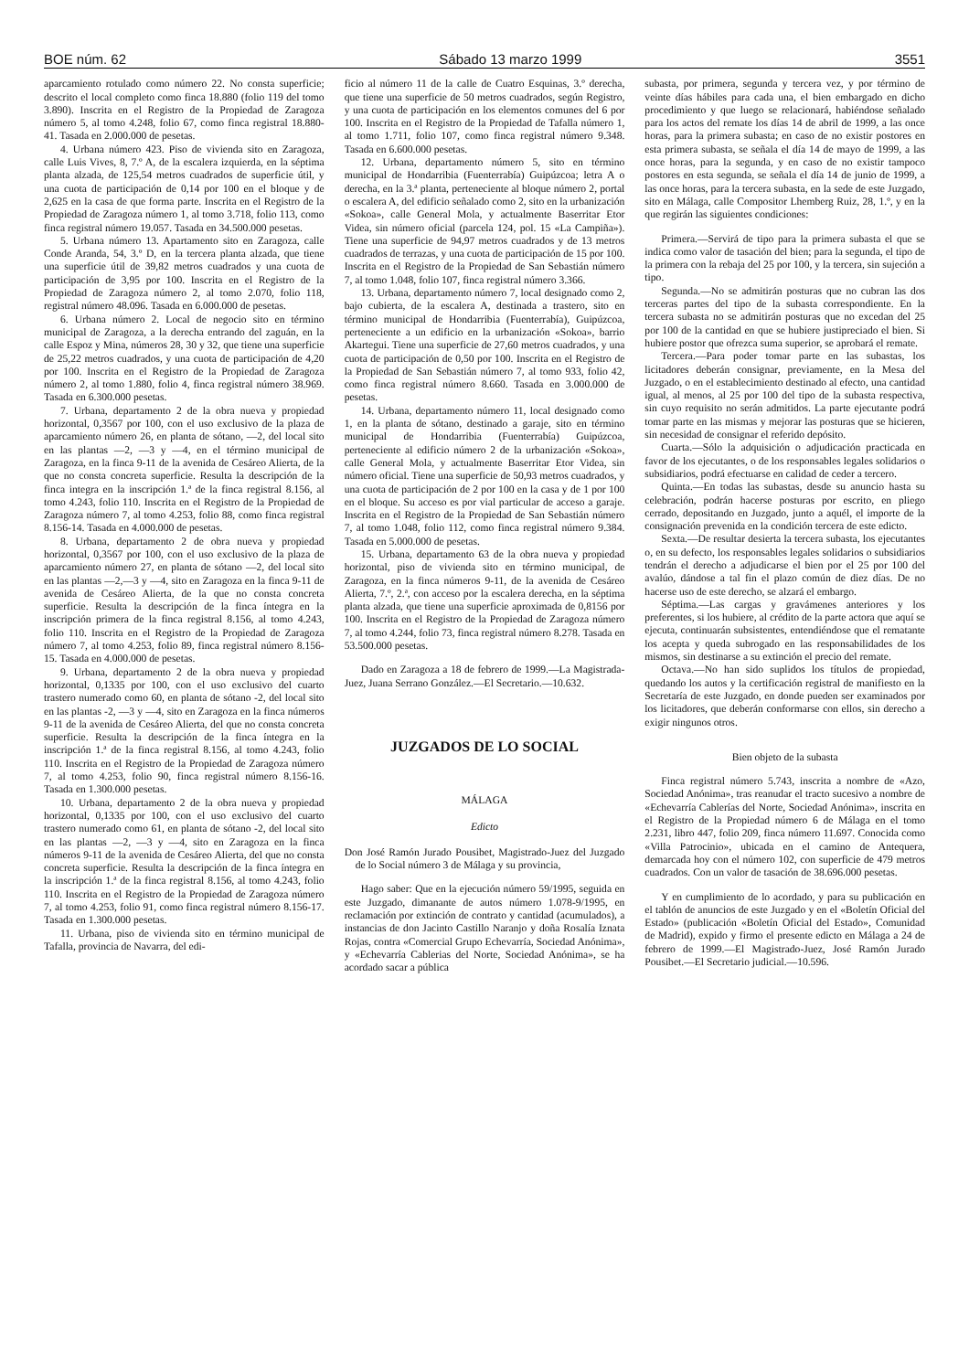BOE núm. 62 Sábado 13 marzo 1999 3551
aparcamiento rotulado como número 22. No consta superficie; descrito el local completo como finca 18.880 (folio 119 del tomo 3.890). Inscrita en el Registro de la Propiedad de Zaragoza número 5, al tomo 4.248, folio 67, como finca registral 18.880-41. Tasada en 2.000.000 de pesetas.
4. Urbana número 423. Piso de vivienda sito en Zaragoza, calle Luis Vives, 8, 7.º A, de la escalera izquierda, en la séptima planta alzada, de 125,54 metros cuadrados de superficie útil, y una cuota de participación de 0,14 por 100 en el bloque y de 2,625 en la casa de que forma parte. Inscrita en el Registro de la Propiedad de Zaragoza número 1, al tomo 3.718, folio 113, como finca registral número 19.057. Tasada en 34.500.000 pesetas.
5. Urbana número 13. Apartamento sito en Zaragoza, calle Conde Aranda, 54, 3.º D, en la tercera planta alzada, que tiene una superficie útil de 39,82 metros cuadrados y una cuota de participación de 3,95 por 100. Inscrita en el Registro de la Propiedad de Zaragoza número 2, al tomo 2.070, folio 118, registral número 48.096. Tasada en 6.000.000 de pesetas.
6. Urbana número 2. Local de negocio sito en término municipal de Zaragoza, a la derecha entrando del zaguán, en la calle Espoz y Mina, números 28, 30 y 32, que tiene una superficie de 25,22 metros cuadrados, y una cuota de participación de 4,20 por 100. Inscrita en el Registro de la Propiedad de Zaragoza número 2, al tomo 1.880, folio 4, finca registral número 38.969. Tasada en 6.300.000 pesetas.
7. Urbana, departamento 2 de la obra nueva y propiedad horizontal, 0,3567 por 100, con el uso exclusivo de la plaza de aparcamiento número 26, en planta de sótano, —2, del local sito en las plantas —2, —3 y —4, en el término municipal de Zaragoza, en la finca 9-11 de la avenida de Cesáreo Alierta, de la que no consta concreta superficie. Resulta la descripción de la finca integra en la inscripción 1.ª de la finca registral 8.156, al tomo 4.243, folio 110. Inscrita en el Registro de la Propiedad de Zaragoza número 7, al tomo 4.253, folio 88, como finca registral 8.156-14. Tasada en 4.000.000 de pesetas.
8. Urbana, departamento 2 de obra nueva y propiedad horizontal, 0,3567 por 100, con el uso exclusivo de la plaza de aparcamiento número 27, en planta de sótano —2, del local sito en las plantas —2,—3 y —4, sito en Zaragoza en la finca 9-11 de avenida de Cesáreo Alierta, de la que no consta concreta superficie. Resulta la descripción de la finca íntegra en la inscripción primera de la finca registral 8.156, al tomo 4.243, folio 110. Inscrita en el Registro de la Propiedad de Zaragoza número 7, al tomo 4.253, folio 89, finca registral número 8.156-15. Tasada en 4.000.000 de pesetas.
9. Urbana, departamento 2 de la obra nueva y propiedad horizontal, 0,1335 por 100, con el uso exclusivo del cuarto trastero numerado como 60, en planta de sótano -2, del local sito en las plantas -2, —3 y —4, sito en Zaragoza en la finca números 9-11 de la avenida de Cesáreo Alierta, del que no consta concreta superficie. Resulta la descripción de la finca íntegra en la inscripción 1.ª de la finca registral 8.156, al tomo 4.243, folio 110. Inscrita en el Registro de la Propiedad de Zaragoza número 7, al tomo 4.253, folio 90, finca registral número 8.156-16. Tasada en 1.300.000 pesetas.
10. Urbana, departamento 2 de la obra nueva y propiedad horizontal, 0,1335 por 100, con el uso exclusivo del cuarto trastero numerado como 61, en planta de sótano -2, del local sito en las plantas —2, —3 y —4, sito en Zaragoza en la finca números 9-11 de la avenida de Cesáreo Alierta, del que no consta concreta superficie. Resulta la descripción de la finca íntegra en la inscripción 1.ª de la finca registral 8.156, al tomo 4.243, folio 110. Inscrita en el Registro de la Propiedad de Zaragoza número 7, al tomo 4.253, folio 91, como finca registral número 8.156-17. Tasada en 1.300.000 pesetas.
11. Urbana, piso de vivienda sito en término municipal de Tafalla, provincia de Navarra, del edi-
ficio al número 11 de la calle de Cuatro Esquinas, 3.º derecha, que tiene una superficie de 50 metros cuadrados, según Registro, y una cuota de participación en los elementos comunes del 6 por 100. Inscrita en el Registro de la Propiedad de Tafalla número 1, al tomo 1.711, folio 107, como finca registral número 9.348. Tasada en 6.600.000 pesetas.
12. Urbana, departamento número 5, sito en término municipal de Hondarribia (Fuenterrabía) Guipúzcoa; letra A o derecha, en la 3.ª planta, perteneciente al bloque número 2, portal o escalera A, del edificio señalado como 2, sito en la urbanización «Sokoa», calle General Mola, y actualmente Baserritar Etor Videa, sin número oficial (parcela 124, pol. 15 «La Campiña»). Tiene una superficie de 94,97 metros cuadrados y de 13 metros cuadrados de terrazas, y una cuota de participación de 15 por 100. Inscrita en el Registro de la Propiedad de San Sebastián número 7, al tomo 1.048, folio 107, finca registral número 3.366.
13. Urbana, departamento número 7, local designado como 2, bajo cubierta, de la escalera A, destinada a trastero, sito en término municipal de Hondarribia (Fuenterrabía), Guipúzcoa, perteneciente a un edificio en la urbanización «Sokoa», barrio Akartegui. Tiene una superficie de 27,60 metros cuadrados, y una cuota de participación de 0,50 por 100. Inscrita en el Registro de la Propiedad de San Sebastián número 7, al tomo 933, folio 42, como finca registral número 8.660. Tasada en 3.000.000 de pesetas.
14. Urbana, departamento número 11, local designado como 1, en la planta de sótano, destinado a garaje, sito en término municipal de Hondarribia (Fuenterrabía) Guipúzcoa, perteneciente al edificio número 2 de la urbanización «Sokoa», calle General Mola, y actualmente Baserritar Etor Videa, sin número oficial. Tiene una superficie de 50,93 metros cuadrados, y una cuota de participación de 2 por 100 en la casa y de 1 por 100 en el bloque. Su acceso es por vial particular de acceso a garaje. Inscrita en el Registro de la Propiedad de San Sebastián número 7, al tomo 1.048, folio 112, como finca registral número 9.384. Tasada en 5.000.000 de pesetas.
15. Urbana, departamento 63 de la obra nueva y propiedad horizontal, piso de vivienda sito en término municipal, de Zaragoza, en la finca números 9-11, de la avenida de Cesáreo Alierta, 7.º, 2.ª, con acceso por la escalera derecha, en la séptima planta alzada, que tiene una superficie aproximada de 0,8156 por 100. Inscrita en el Registro de la Propiedad de Zaragoza número 7, al tomo 4.244, folio 73, finca registral número 8.278. Tasada en 53.500.000 pesetas.
Dado en Zaragoza a 18 de febrero de 1999.—La Magistrada-Juez, Juana Serrano González.—El Secretario.—10.632.
JUZGADOS DE LO SOCIAL
MÁLAGA
Edicto
Don José Ramón Jurado Pousibet, Magistrado-Juez del Juzgado de lo Social número 3 de Málaga y su provincia,
Hago saber: Que en la ejecución número 59/1995, seguida en este Juzgado, dimanante de autos número 1.078-9/1995, en reclamación por extinción de contrato y cantidad (acumulados), a instancias de don Jacinto Castillo Naranjo y doña Rosalía Iznata Rojas, contra «Comercial Grupo Echevarría, Sociedad Anónima», y «Echevarría Cablerias del Norte, Sociedad Anónima», se ha acordado sacar a pública
subasta, por primera, segunda y tercera vez, y por término de veinte días hábiles para cada una, el bien embargado en dicho procedimiento y que luego se relacionará, habiéndose señalado para los actos del remate los días 14 de abril de 1999, a las once horas, para la primera subasta; en caso de no existir postores en esta primera subasta, se señala el día 14 de mayo de 1999, a las once horas, para la segunda, y en caso de no existir tampoco postores en esta segunda, se señala el día 14 de junio de 1999, a las once horas, para la tercera subasta, en la sede de este Juzgado, sito en Málaga, calle Compositor Lhemberg Ruiz, 28, 1.º, y en la que regirán las siguientes condiciones:
Primera.—Servirá de tipo para la primera subasta el que se indica como valor de tasación del bien; para la segunda, el tipo de la primera con la rebaja del 25 por 100, y la tercera, sin sujeción a tipo.
Segunda.—No se admitirán posturas que no cubran las dos terceras partes del tipo de la subasta correspondiente. En la tercera subasta no se admitirán posturas que no excedan del 25 por 100 de la cantidad en que se hubiere justipreciado el bien. Si hubiere postor que ofrezca suma superior, se aprobará el remate.
Tercera.—Para poder tomar parte en las subastas, los licitadores deberán consignar, previamente, en la Mesa del Juzgado, o en el establecimiento destinado al efecto, una cantidad igual, al menos, al 25 por 100 del tipo de la subasta respectiva, sin cuyo requisito no serán admitidos. La parte ejecutante podrá tomar parte en las mismas y mejorar las posturas que se hicieren, sin necesidad de consignar el referido depósito.
Cuarta.—Sólo la adquisición o adjudicación practicada en favor de los ejecutantes, o de los responsables legales solidarios o subsidiarios, podrá efectuarse en calidad de ceder a tercero.
Quinta.—En todas las subastas, desde su anuncio hasta su celebración, podrán hacerse posturas por escrito, en pliego cerrado, depositando en Juzgado, junto a aquél, el importe de la consignación prevenida en la condición tercera de este edicto.
Sexta.—De resultar desierta la tercera subasta, los ejecutantes o, en su defecto, los responsables legales solidarios o subsidiarios tendrán el derecho a adjudicarse el bien por el 25 por 100 del avalúo, dándose a tal fin el plazo común de diez días. De no hacerse uso de este derecho, se alzará el embargo.
Séptima.—Las cargas y gravámenes anteriores y los preferentes, si los hubiere, al crédito de la parte actora que aquí se ejecuta, continuarán subsistentes, entendiéndose que el rematante los acepta y queda subrogado en las responsabilidades de los mismos, sin destinarse a su extinción el precio del remate.
Octava.—No han sido suplidos los títulos de propiedad, quedando los autos y la certificación registral de manifiesto en la Secretaría de este Juzgado, en donde pueden ser examinados por los licitadores, que deberán conformarse con ellos, sin derecho a exigir ningunos otros.
Bien objeto de la subasta
Finca registral número 5.743, inscrita a nombre de «Azo, Sociedad Anónima», tras reanudar el tracto sucesivo a nombre de «Echevarría Cablerías del Norte, Sociedad Anónima», inscrita en el Registro de la Propiedad número 6 de Málaga en el tomo 2.231, libro 447, folio 209, finca número 11.697. Conocida como «Villa Patrocinio», ubicada en el camino de Antequera, demarcada hoy con el número 102, con superficie de 479 metros cuadrados. Con un valor de tasación de 38.696.000 pesetas.
Y en cumplimiento de lo acordado, y para su publicación en el tablón de anuncios de este Juzgado y en el «Boletín Oficial del Estado» (publicación «Boletín Oficial del Estado», Comunidad de Madrid), expido y firmo el presente edicto en Málaga a 24 de febrero de 1999.—El Magistrado-Juez, José Ramón Jurado Pousibet.—El Secretario judicial.—10.596.